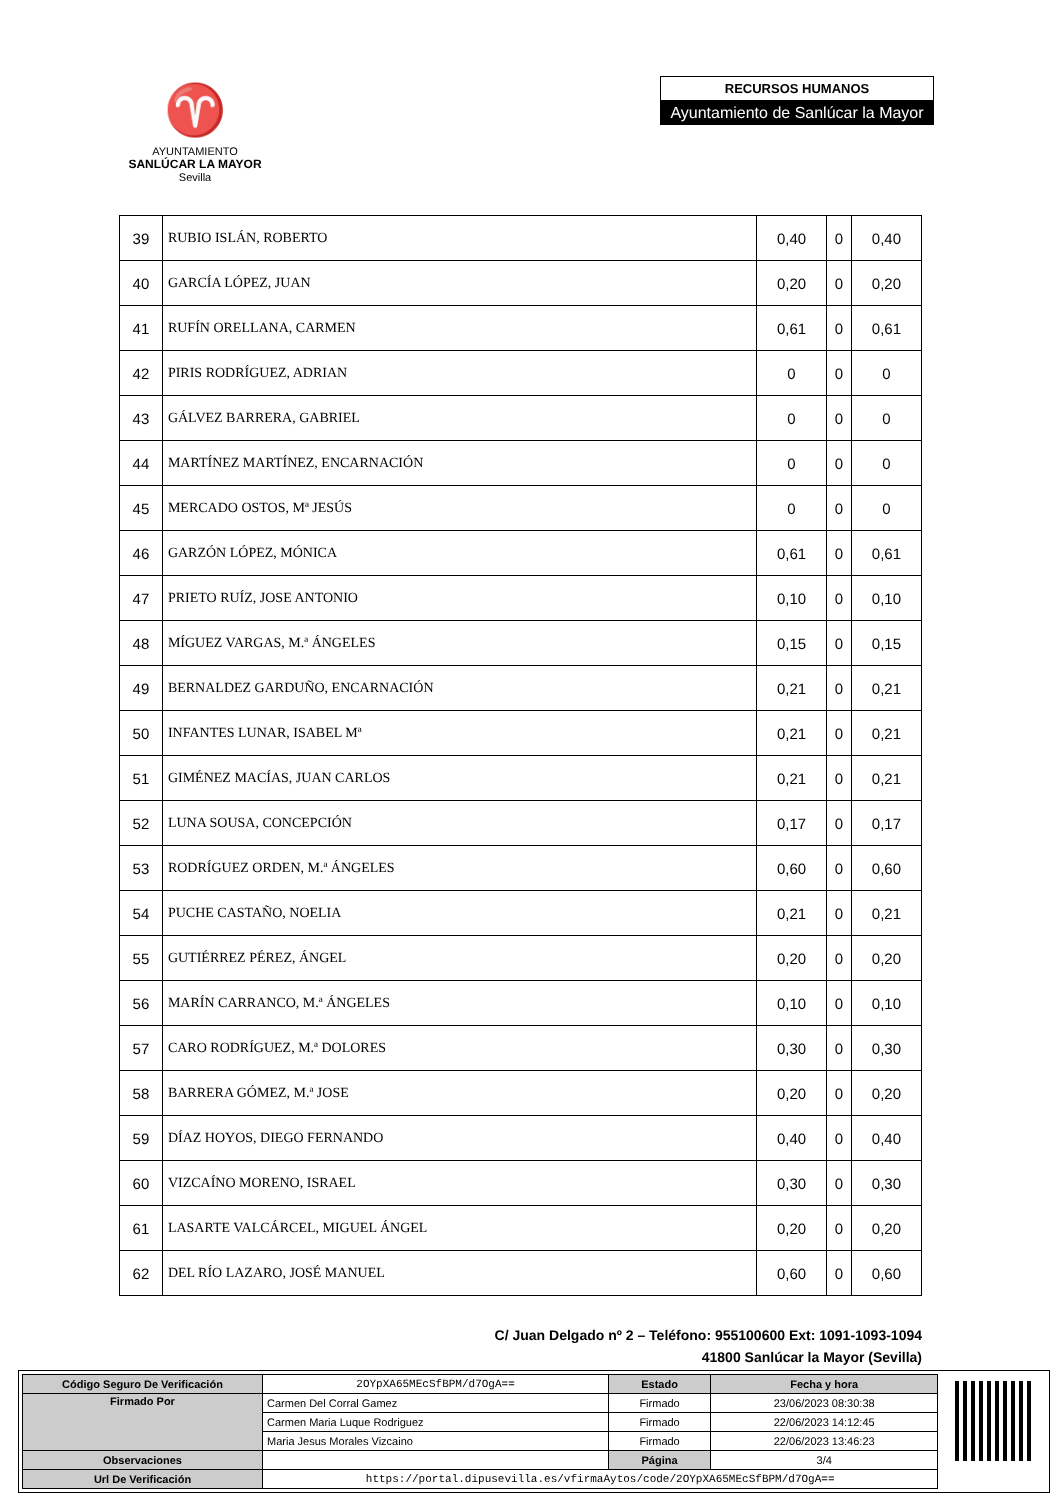♈
AYUNTAMIENTO
SANLÚCAR LA MAYOR
Sevilla
RECURSOS HUMANOS
Ayuntamiento de Sanlúcar la Mayor
| 39 | RUBIO ISLÁN, ROBERTO | 0,40 | 0 | 0,40 |
| 40 | GARCÍA LÓPEZ, JUAN | 0,20 | 0 | 0,20 |
| 41 | RUFÍN ORELLANA, CARMEN | 0,61 | 0 | 0,61 |
| 42 | PIRIS RODRÍGUEZ, ADRIAN | 0 | 0 | 0 |
| 43 | GÁLVEZ BARRERA, GABRIEL | 0 | 0 | 0 |
| 44 | MARTÍNEZ MARTÍNEZ, ENCARNACIÓN | 0 | 0 | 0 |
| 45 | MERCADO OSTOS, Mª JESÚS | 0 | 0 | 0 |
| 46 | GARZÓN LÓPEZ, MÓNICA | 0,61 | 0 | 0,61 |
| 47 | PRIETO RUÍZ, JOSE ANTONIO | 0,10 | 0 | 0,10 |
| 48 | MÍGUEZ VARGAS, M.ª ÁNGELES | 0,15 | 0 | 0,15 |
| 49 | BERNALDEZ GARDUÑO, ENCARNACIÓN | 0,21 | 0 | 0,21 |
| 50 | INFANTES LUNAR, ISABEL Mª | 0,21 | 0 | 0,21 |
| 51 | GIMÉNEZ MACÍAS, JUAN CARLOS | 0,21 | 0 | 0,21 |
| 52 | LUNA SOUSA, CONCEPCIÓN | 0,17 | 0 | 0,17 |
| 53 | RODRÍGUEZ ORDEN, M.ª ÁNGELES | 0,60 | 0 | 0,60 |
| 54 | PUCHE CASTAÑO, NOELIA | 0,21 | 0 | 0,21 |
| 55 | GUTIÉRREZ PÉREZ, ÁNGEL | 0,20 | 0 | 0,20 |
| 56 | MARÍN CARRANCO, M.ª ÁNGELES | 0,10 | 0 | 0,10 |
| 57 | CARO RODRÍGUEZ, M.ª DOLORES | 0,30 | 0 | 0,30 |
| 58 | BARRERA GÓMEZ, M.ª JOSE | 0,20 | 0 | 0,20 |
| 59 | DÍAZ HOYOS, DIEGO FERNANDO | 0,40 | 0 | 0,40 |
| 60 | VIZCAÍNO MORENO, ISRAEL | 0,30 | 0 | 0,30 |
| 61 | LASARTE VALCÁRCEL, MIGUEL ÁNGEL | 0,20 | 0 | 0,20 |
| 62 | DEL RÍO LAZARO, JOSÉ MANUEL | 0,60 | 0 | 0,60 |
C/ Juan Delgado nº 2 – Teléfono: 955100600 Ext: 1091-1093-1094
41800 Sanlúcar la Mayor (Sevilla)
| Código Seguro De Verificación | 2OYpXA65MEcSfBPM/d7OgA== | Estado | Fecha y hora |
| Firmado Por | Carmen Del Corral Gamez | Firmado | 23/06/2023 08:30:38 |
| | Carmen Maria Luque Rodriguez | Firmado | 22/06/2023 14:12:45 |
| | Maria Jesus Morales Vizcaino | Firmado | 22/06/2023 13:46:23 |
| Observaciones | | Página | 3/4 |
| Url De Verificación | https://portal.dipusevilla.es/vfirmaAytos/code/2OYpXA65MEcSfBPM/d7OgA== | | |